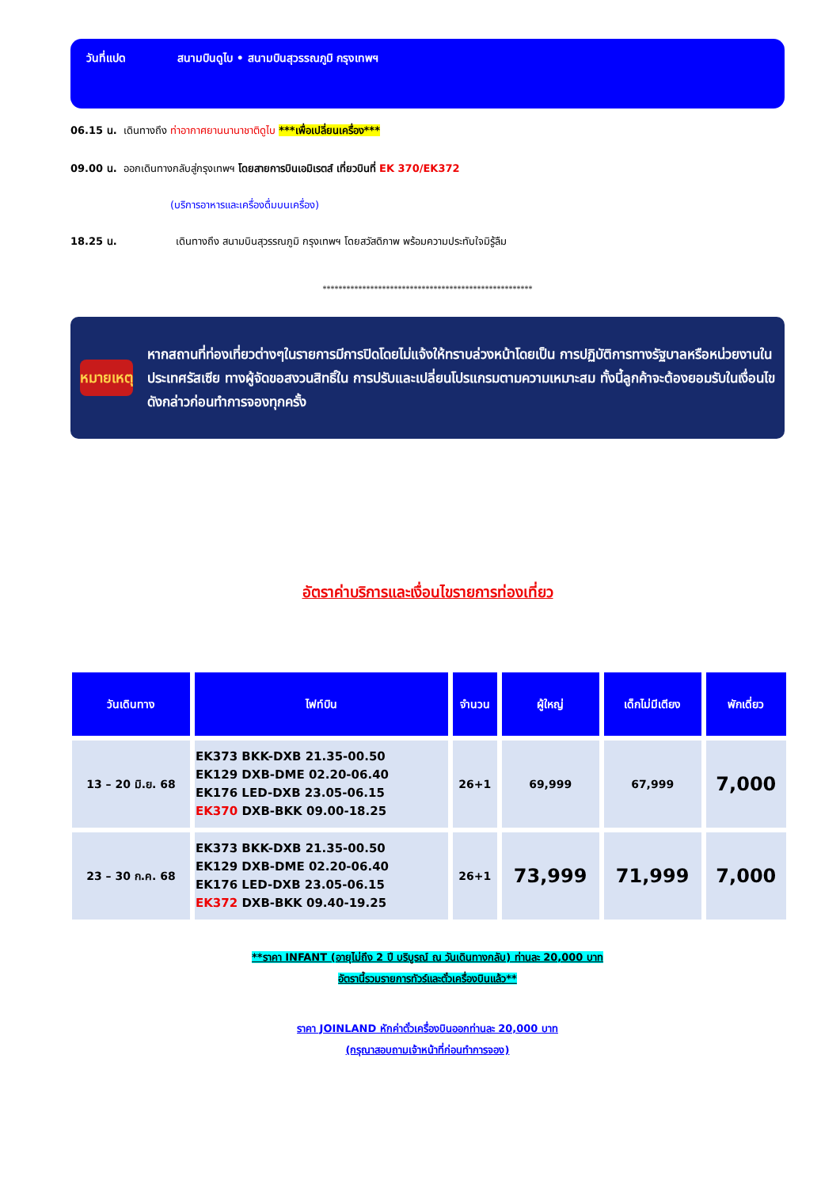วันที่แปด สนามบินดูไบ • สนามบินสุวรรณภูมิ กรุงเทพฯ
06.15 น. เดินทางถึง ท่าอากาศยานนานาชาติดูไบ ***เพื่อเปลี่ยนเครื่อง***
09.00 น. ออกเดินทางกลับสู่กรุงเทพฯ โดยสายการบินเอมิเรตส์ เที่ยวบินที่ EK 370/EK372
(บริการอาหารและเครื่องดื่มบนเครื่อง)
18.25 น. เดินทางถึง สนามบินสุวรรณภูมิ กรุงเทพฯ โดยสวัสดิภาพ พร้อมความประทับใจมิรู้ลืม
*****************************************************
หมายเหตุ
หากสถานที่ท่องเที่ยวต่างๆในรายการมีการปิดโดยไม่แจ้งให้ทราบล่วงหน้าโดยเป็น การปฏิบัติการทางรัฐบาลหรือหน่วยงานในประเทศรัสเซีย ทางผู้จัดขอสงวนสิทธิ์ใน การปรับและเปลี่ยนโปรแกรมตามความเหมาะสม ทั้งนี้ลูกค้าจะต้องยอมรับในเงื่อนไข ดังกล่าวก่อนทำการจองทุกครั้ง
อัตราค่าบริการและเงื่อนไขรายการท่องเที่ยว
| วันเดินทาง | ไฟท์บิน | จำนวน | ผู้ใหญ่ | เด็กไม่มีเตียง | พักเดี่ยว |
| --- | --- | --- | --- | --- | --- |
| 13 – 20 มิ.ย. 68 | EK373 BKK-DXB 21.35-00.50 EK129 DXB-DME 02.20-06.40 EK176 LED-DXB 23.05-06.15 EK370 DXB-BKK 09.00-18.25 | 26+1 | 69,999 | 67,999 | 7,000 |
| 23 – 30 ก.ค. 68 | EK373 BKK-DXB 21.35-00.50 EK129 DXB-DME 02.20-06.40 EK176 LED-DXB 23.05-06.15 EK372 DXB-BKK 09.40-19.25 | 26+1 | 73,999 | 71,999 | 7,000 |
**ราคา INFANT (อายุไม่ถึง 2 ปี บริบูรณ์ ณ วันเดินทางกลับ) ท่านละ 20,000 บาท
อัตรานี้รวมรายการทัวร์และตั๋วเครื่องบินแล้ว**
ราคา JOINLAND หักค่าตั๋วเครื่องบินออกท่านละ 20,000 บาท
(กรุณาสอบถามเจ้าหน้าที่ก่อนทำการจอง)